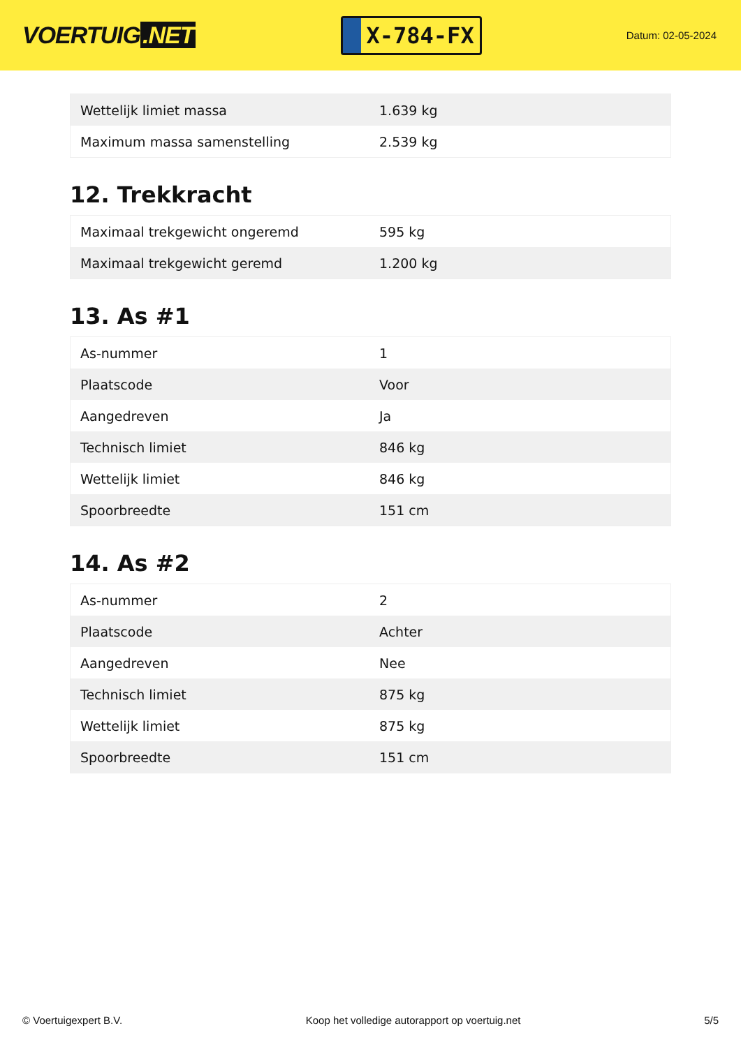VOERTUIG.NET
X-784-FX
Datum: 02-05-2024
| Wettelijk limiet massa | 1.639 kg |
| Maximum massa samenstelling | 2.539 kg |
12. Trekkracht
| Maximaal trekgewicht ongeremd | 595 kg |
| Maximaal trekgewicht geremd | 1.200 kg |
13. As #1
| As-nummer | 1 |
| Plaatscode | Voor |
| Aangedreven | Ja |
| Technisch limiet | 846 kg |
| Wettelijk limiet | 846 kg |
| Spoorbreedte | 151 cm |
14. As #2
| As-nummer | 2 |
| Plaatscode | Achter |
| Aangedreven | Nee |
| Technisch limiet | 875 kg |
| Wettelijk limiet | 875 kg |
| Spoorbreedte | 151 cm |
© Voertuigexpert B.V. Koop het volledige autorapport op voertuig.net 5/5